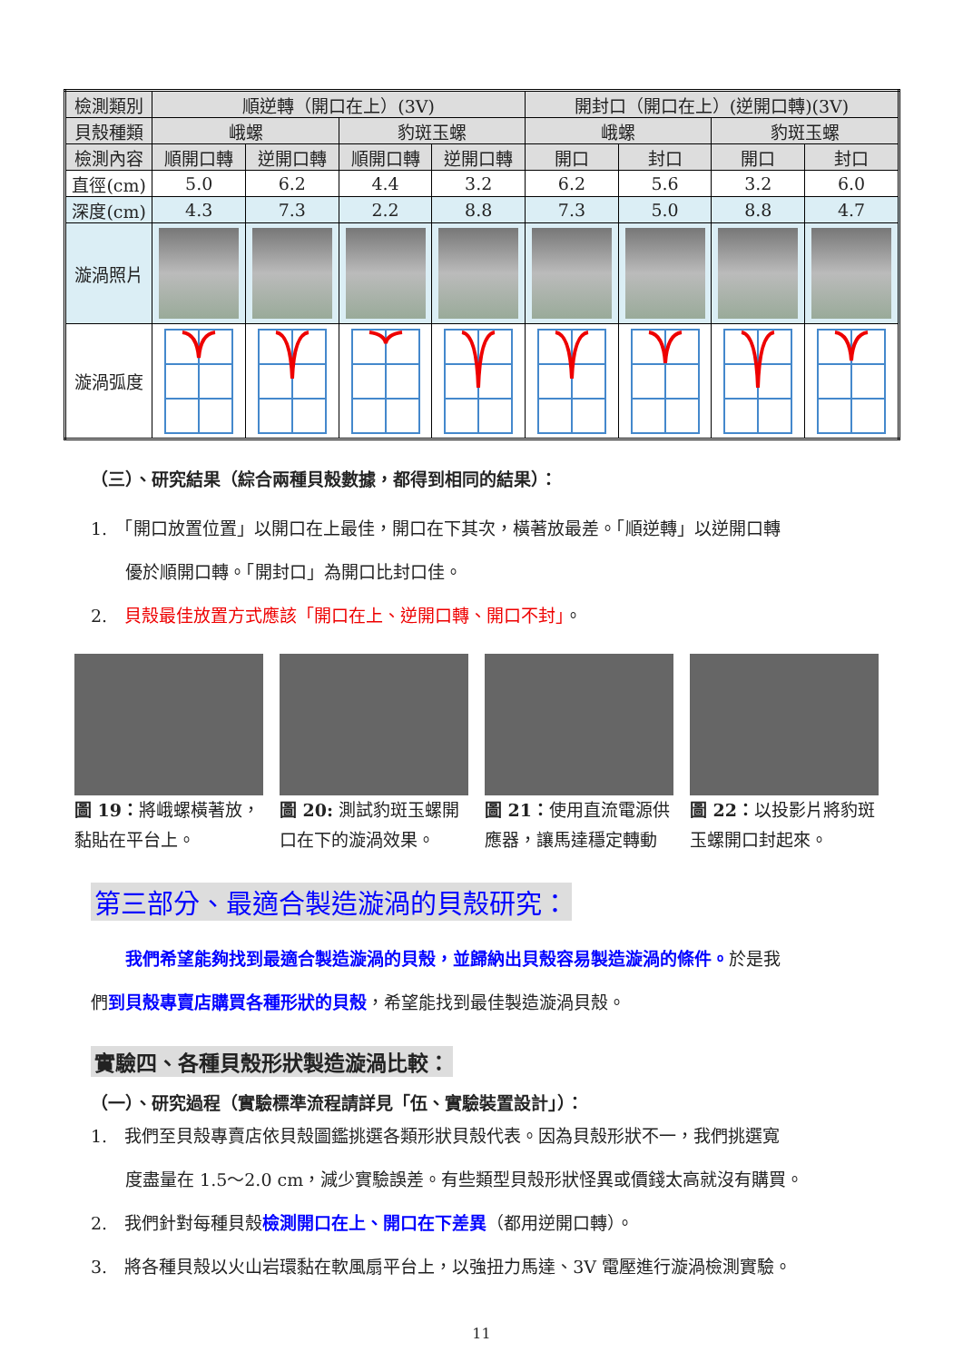| 檢測類別 | 順逆轉（開口在上）(3V) | | | | 開封口（開口在上）(逆開口轉)(3V) | | | |
| 貝殼種類 | 峨螺 | | 豹斑玉螺 | | 峨螺 | | 豹斑玉螺 | |
| 檢測內容 | 順開口轉 | 逆開口轉 | 順開口轉 | 逆開口轉 | 開口 | 封口 | 開口 | 封口 |
| 直徑(cm) | 5.0 | 6.2 | 4.4 | 3.2 | 6.2 | 5.6 | 3.2 | 6.0 |
| 深度(cm) | 4.3 | 7.3 | 2.2 | 8.8 | 7.3 | 5.0 | 8.8 | 4.7 |
| 漩渦照片 | | | | | | | | |
| 漩渦弧度 | | | | | | | | |
（三）、研究結果（綜合兩種貝殼數據，都得到相同的結果）：
1.　「開口放置位置」以開口在上最佳，開口在下其次，橫著放最差。「順逆轉」以逆開口轉
　　優於順開口轉。「開封口」為開口比封口佳。
2.　貝殼最佳放置方式應該「開口在上、逆開口轉、開口不封」。
圖 19：將峨螺橫著放，黏貼在平台上。
圖 20: 測試豹斑玉螺開口在下的漩渦效果。
圖 21：使用直流電源供應器，讓馬達穩定轉動
圖 22：以投影片將豹斑玉螺開口封起來。
第三部分、最適合製造漩渦的貝殼研究：
　　我們希望能夠找到最適合製造漩渦的貝殼，並歸納出貝殼容易製造漩渦的條件。於是我
們到貝殼專賣店購買各種形狀的貝殼，希望能找到最佳製造漩渦貝殼。
實驗四、各種貝殼形狀製造漩渦比較：
（一）、研究過程（實驗標準流程請詳見「伍、實驗裝置設計」）：
1.　我們至貝殼專賣店依貝殼圖鑑挑選各類形狀貝殼代表。因為貝殼形狀不一，我們挑選寬
　　度盡量在 1.5～2.0 cm，減少實驗誤差。有些類型貝殼形狀怪異或價錢太高就沒有購買。
2.　我們針對每種貝殼檢測開口在上、開口在下差異（都用逆開口轉）。
3.　將各種貝殼以火山岩環黏在軟風扇平台上，以強扭力馬達、3V 電壓進行漩渦檢測實驗。
11